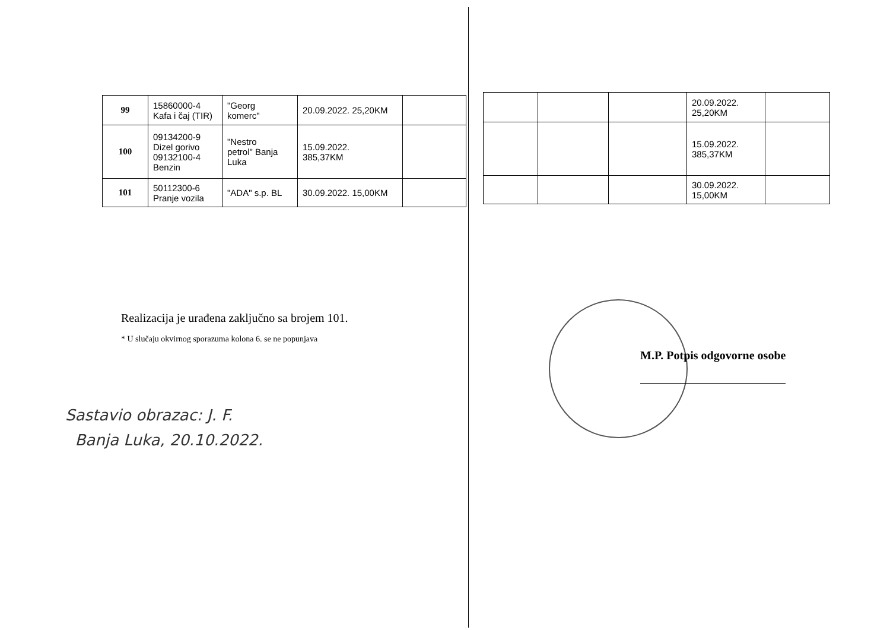| 99 | 15860000-4 Kafa i čaj (TIR) | "Georg komerc" | 20.09.2022. 25,20KM | |
| 100 | 09134200-9 Dizel gorivo 09132100-4 Benzin | "Nestro petrol" Banja Luka | 15.09.2022. 385,37KM | |
| 101 | 50112300-6 Pranje vozila | "ADA" s.p. BL | 30.09.2022. 15,00KM | |
Realizacija je urađena zaključno sa brojem 101.
* U slučaju okvirnog sporazuma kolona 6. se ne popunjava
Sastavio obrazac: J. F.
Banja Luka, 20.10.2022.
| | | | 20.09.2022. 25,20KM | |
| | | | 15.09.2022. 385,37KM | |
| | | | 30.09.2022. 15,00KM | |
M.P. Potpis odgovorne osobe